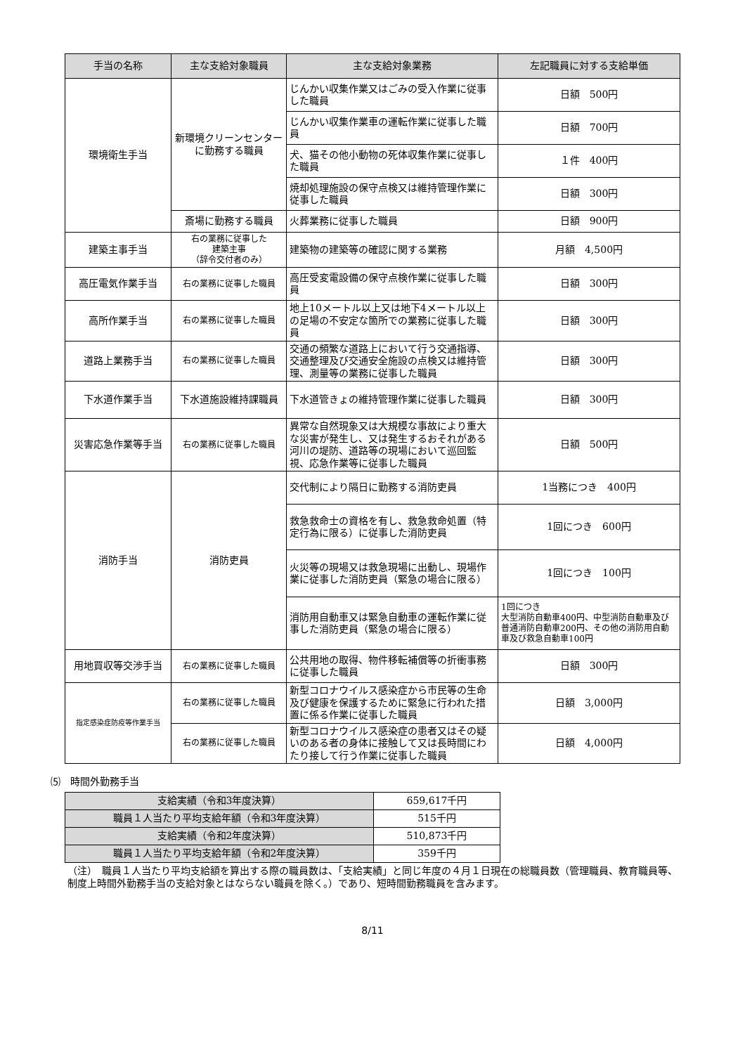| 手当の名称 | 主な支給対象職員 | 主な支給対象業務 | 左記職員に対する支給単価 |
| --- | --- | --- | --- |
| 環境衛生手当 | 新環境クリーンセンターに勤務する職員 | じんかい収集作業又はごみの受入作業に従事した職員 | 日額 500円 |
| | | じんかい収集作業車の運転作業に従事した職員 | 日額 700円 |
| | | 犬、猫その他小動物の死体収集作業に従事した職員 | １件 400円 |
| | | 焼却処理施設の保守点検又は維持管理作業に従事した職員 | 日額 300円 |
| | 斎場に勤務する職員 | 火葬業務に従事した職員 | 日額 900円 |
| 建築主事手当 | 右の業務に従事した 建築主事 （辞令交付者のみ） | 建築物の建築等の確認に関する業務 | 月額 4,500円 |
| 高圧電気作業手当 | 右の業務に従事した職員 | 高圧受変電設備の保守点検作業に従事した職員 | 日額 300円 |
| 高所作業手当 | 右の業務に従事した職員 | 地上10メートル以上又は地下4メートル以上の足場の不安定な箇所での業務に従事した職員 | 日額 300円 |
| 道路上業務手当 | 右の業務に従事した職員 | 交通の頻繁な道路上において行う交通指導、交通整理及び交通安全施設の点検又は維持管理、測量等の業務に従事した職員 | 日額 300円 |
| 下水道作業手当 | 下水道施設維持課職員 | 下水道管きょの維持管理作業に従事した職員 | 日額 300円 |
| 災害応急作業等手当 | 右の業務に従事した職員 | 異常な自然現象又は大規模な事故により重大な災害が発生し、又は発生するおそれがある河川の堤防、道路等の現場において巡回監視、応急作業等に従事した職員 | 日額 500円 |
| 消防手当 | 消防吏員 | 交代制により隔日に勤務する消防吏員 | 1当務につき 400円 |
| | | 救急救命士の資格を有し、救急救命処置（特定行為に限る）に従事した消防吏員 | 1回につき 600円 |
| | | 火災等の現場又は救急現場に出動し、現場作業に従事した消防吏員（緊急の場合に限る） | 1回につき 100円 |
| | | 消防用自動車又は緊急自動車の運転作業に従事した消防吏員（緊急の場合に限る） | 1回につき 大型消防自動車400円、中型消防自動車及び普通消防自動車200円、その他の消防用自動車及び救急自動車100円 |
| 用地買収等交渉手当 | 右の業務に従事した職員 | 公共用地の取得、物件移転補償等の折衝事務に従事した職員 | 日額 300円 |
| 指定感染症防疫等作業手当 | 右の業務に従事した職員 | 新型コロナウイルス感染症から市民等の生命及び健康を保護するために緊急に行われた措置に係る作業に従事した職員 | 日額 3,000円 |
| | 右の業務に従事した職員 | 新型コロナウイルス感染症の患者又はその疑いのある者の身体に接触して又は長時間にわたり接して行う作業に従事した職員 | 日額 4,000円 |
⑸　時間外勤務手当
| 支給実績（令和3年度決算） | 659,617千円 |
| 職員１人当たり平均支給年額（令和3年度決算） | 515千円 |
| 支給実績（令和2年度決算） | 510,873千円 |
| 職員１人当たり平均支給年額（令和2年度決算） | 359千円 |
（注）　職員１人当たり平均支給額を算出する際の職員数は、「支給実績」と同じ年度の４月１日現在の総職員数（管理職員、教育職員等、制度上時間外勤務手当の支給対象とはならない職員を除く。）であり、短時間勤務職員を含みます。
8/11